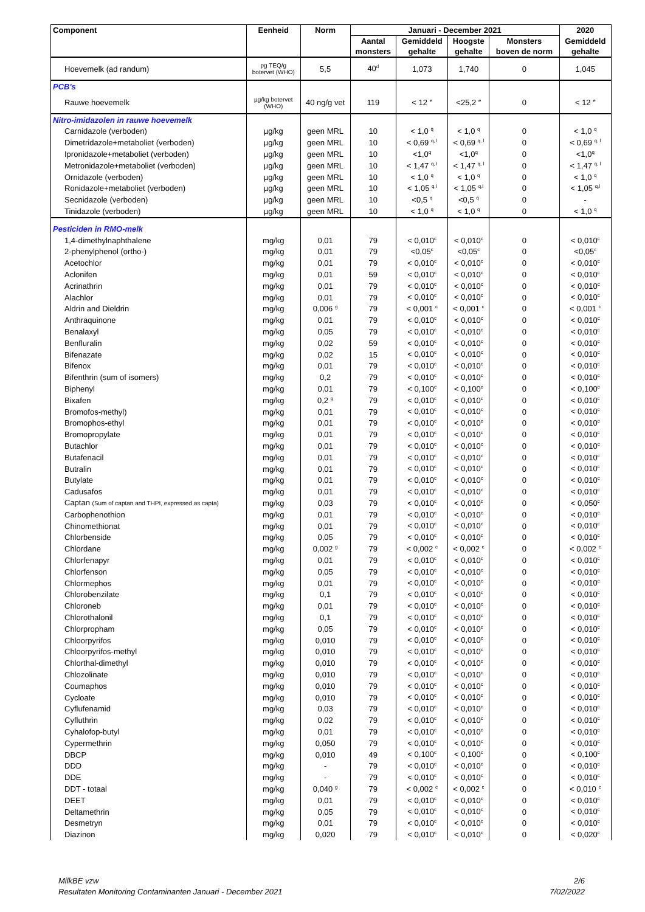| Component | Eenheid | Norm | Januari - December 2021 | | | | 2020 |
| --- | --- | --- | --- | --- | --- | --- | --- |
| | | | Aantal | Gemiddeld | Hoogste | Monsters | Gemiddeld |
| | | | monsters | gehalte | gehalte | boven de norm | gehalte |
| Hoevemelk (ad randum) | pg TEQ/g botervet (WHO) | 5,5 | 40<sup>d</sup> | 1,073 | 1,740 | 0 | 1,045 |
| PCB's | | | | | | | |
| Rauwe hoevemelk | µg/kg botervet (WHO) | 40 ng/g vet | 119 | < 12 <sup>e</sup> | <25,2 <sup>e</sup> | 0 | < 12 <sup>e</sup> |
| Nitro-imidazolen in rauwe hoevemelk | | | | | | | |
| Carnidazole (verboden) | µg/kg | geen MRL | 10 | < 1,0 <sup>q</sup> | < 1,0 <sup>q</sup> | 0 | < 1,0 <sup>q</sup> |
| Dimetridazole+metaboliet (verboden) | µg/kg | geen MRL | 10 | < 0,69 <sup>q, l</sup> | < 0,69 <sup>q, l</sup> | 0 | < 0,69 <sup>q, l</sup> |
| Ipronidazole+metaboliet (verboden) | µg/kg | geen MRL | 10 | <1,0<sup>q</sup> | <1,0<sup>q</sup> | 0 | <1,0<sup>q</sup> |
| Metronidazole+metaboliet (verboden) | µg/kg | geen MRL | 10 | < 1,47 <sup>q, l</sup> | < 1,47 <sup>q, l</sup> | 0 | < 1,47 <sup>q, l</sup> |
| Ornidazole (verboden) | µg/kg | geen MRL | 10 | < 1,0 <sup>q</sup> | < 1,0 <sup>q</sup> | 0 | < 1,0 <sup>q</sup> |
| Ronidazole+metaboliet (verboden) | µg/kg | geen MRL | 10 | < 1,05 <sup>q,l</sup> | < 1,05 <sup>q,l</sup> | 0 | < 1,05 <sup>q,l</sup> |
| Secnidazole (verboden) | µg/kg | geen MRL | 10 | <0,5 <sup>q</sup> | <0,5 <sup>q</sup> | 0 | - |
| Tinidazole (verboden) | µg/kg | geen MRL | 10 | < 1,0 <sup>q</sup> | < 1,0 <sup>q</sup> | 0 | < 1,0 <sup>q</sup> |
| Pesticiden in RMO-melk | | | | | | | |
| 1,4-dimethylnaphthalene | mg/kg | 0,01 | 79 | < 0,010<sup>c</sup> | < 0,010<sup>c</sup> | 0 | < 0,010<sup>c</sup> |
| 2-phenylphenol (ortho-) | mg/kg | 0,01 | 79 | <0,05<sup>c</sup> | <0,05<sup>c</sup> | 0 | <0,05<sup>c</sup> |
| Acetochlor | mg/kg | 0,01 | 79 | < 0,010<sup>c</sup> | < 0,010<sup>c</sup> | 0 | < 0,010<sup>c</sup> |
| Aclonifen | mg/kg | 0,01 | 59 | < 0,010<sup>c</sup> | < 0,010<sup>c</sup> | 0 | < 0,010<sup>c</sup> |
| Acrinathrin | mg/kg | 0,01 | 79 | < 0,010<sup>c</sup> | < 0,010<sup>c</sup> | 0 | < 0,010<sup>c</sup> |
| Alachlor | mg/kg | 0,01 | 79 | < 0,010<sup>c</sup> | < 0,010<sup>c</sup> | 0 | < 0,010<sup>c</sup> |
| Aldrin and Dieldrin | mg/kg | 0,006 <sup>g</sup> | 79 | < 0,001 <sup>c</sup> | < 0,001 <sup>c</sup> | 0 | < 0,001 <sup>c</sup> |
| Anthraquinone | mg/kg | 0,01 | 79 | < 0,010<sup>c</sup> | < 0,010<sup>c</sup> | 0 | < 0,010<sup>c</sup> |
| Benalaxyl | mg/kg | 0,05 | 79 | < 0,010<sup>c</sup> | < 0,010<sup>c</sup> | 0 | < 0,010<sup>c</sup> |
| Benfluralin | mg/kg | 0,02 | 59 | < 0,010<sup>c</sup> | < 0,010<sup>c</sup> | 0 | < 0,010<sup>c</sup> |
| Bifenazate | mg/kg | 0,02 | 15 | < 0,010<sup>c</sup> | < 0,010<sup>c</sup> | 0 | < 0,010<sup>c</sup> |
| Bifenox | mg/kg | 0,01 | 79 | < 0,010<sup>c</sup> | < 0,010<sup>c</sup> | 0 | < 0,010<sup>c</sup> |
| Bifenthrin (sum of isomers) | mg/kg | 0,2 | 79 | < 0,010<sup>c</sup> | < 0,010<sup>c</sup> | 0 | < 0,010<sup>c</sup> |
| Biphenyl | mg/kg | 0,01 | 79 | < 0,100<sup>c</sup> | < 0,100<sup>c</sup> | 0 | < 0,100<sup>c</sup> |
| Bixafen | mg/kg | 0,2 <sup>g</sup> | 79 | < 0,010<sup>c</sup> | < 0,010<sup>c</sup> | 0 | < 0,010<sup>c</sup> |
| Bromofos-methyl) | mg/kg | 0,01 | 79 | < 0,010<sup>c</sup> | < 0,010<sup>c</sup> | 0 | < 0,010<sup>c</sup> |
| Bromophos-ethyl | mg/kg | 0,01 | 79 | < 0,010<sup>c</sup> | < 0,010<sup>c</sup> | 0 | < 0,010<sup>c</sup> |
| Bromopropylate | mg/kg | 0,01 | 79 | < 0,010<sup>c</sup> | < 0,010<sup>c</sup> | 0 | < 0,010<sup>c</sup> |
| Butachlor | mg/kg | 0,01 | 79 | < 0,010<sup>c</sup> | < 0,010<sup>c</sup> | 0 | < 0,010<sup>c</sup> |
| Butafenacil | mg/kg | 0,01 | 79 | < 0,010<sup>c</sup> | < 0,010<sup>c</sup> | 0 | < 0,010<sup>c</sup> |
| Butralin | mg/kg | 0,01 | 79 | < 0,010<sup>c</sup> | < 0,010<sup>c</sup> | 0 | < 0,010<sup>c</sup> |
| Butylate | mg/kg | 0,01 | 79 | < 0,010<sup>c</sup> | < 0,010<sup>c</sup> | 0 | < 0,010<sup>c</sup> |
| Cadusafos | mg/kg | 0,01 | 79 | < 0,010<sup>c</sup> | < 0,010<sup>c</sup> | 0 | < 0,010<sup>c</sup> |
| Captan (Sum of captan and THPI, expressed as capta) | mg/kg | 0,03 | 79 | < 0,010<sup>c</sup> | < 0,010<sup>c</sup> | 0 | < 0,050<sup>c</sup> |
| Carbophenothion | mg/kg | 0,01 | 79 | < 0,010<sup>c</sup> | < 0,010<sup>c</sup> | 0 | < 0,010<sup>c</sup> |
| Chinomethionat | mg/kg | 0,01 | 79 | < 0,010<sup>c</sup> | < 0,010<sup>c</sup> | 0 | < 0,010<sup>c</sup> |
| Chlorbenside | mg/kg | 0,05 | 79 | < 0,010<sup>c</sup> | < 0,010<sup>c</sup> | 0 | < 0,010<sup>c</sup> |
| Chlordane | mg/kg | 0,002 <sup>g</sup> | 79 | < 0,002 <sup>c</sup> | < 0,002 <sup>c</sup> | 0 | < 0,002 <sup>c</sup> |
| Chlorfenapyr | mg/kg | 0,01 | 79 | < 0,010<sup>c</sup> | < 0,010<sup>c</sup> | 0 | < 0,010<sup>c</sup> |
| Chlorfenson | mg/kg | 0,05 | 79 | < 0,010<sup>c</sup> | < 0,010<sup>c</sup> | 0 | < 0,010<sup>c</sup> |
| Chlormephos | mg/kg | 0,01 | 79 | < 0,010<sup>c</sup> | < 0,010<sup>c</sup> | 0 | < 0,010<sup>c</sup> |
| Chlorobenzilate | mg/kg | 0,1 | 79 | < 0,010<sup>c</sup> | < 0,010<sup>c</sup> | 0 | < 0,010<sup>c</sup> |
| Chloroneb | mg/kg | 0,01 | 79 | < 0,010<sup>c</sup> | < 0,010<sup>c</sup> | 0 | < 0,010<sup>c</sup> |
| Chlorothalonil | mg/kg | 0,1 | 79 | < 0,010<sup>c</sup> | < 0,010<sup>c</sup> | 0 | < 0,010<sup>c</sup> |
| Chlorpropham | mg/kg | 0,05 | 79 | < 0,010<sup>c</sup> | < 0,010<sup>c</sup> | 0 | < 0,010<sup>c</sup> |
| Chloorpyrifos | mg/kg | 0,010 | 79 | < 0,010<sup>c</sup> | < 0,010<sup>c</sup> | 0 | < 0,010<sup>c</sup> |
| Chloorpyrifos-methyl | mg/kg | 0,010 | 79 | < 0,010<sup>c</sup> | < 0,010<sup>c</sup> | 0 | < 0,010<sup>c</sup> |
| Chlorthal-dimethyl | mg/kg | 0,010 | 79 | < 0,010<sup>c</sup> | < 0,010<sup>c</sup> | 0 | < 0,010<sup>c</sup> |
| Chlozolinate | mg/kg | 0,010 | 79 | < 0,010<sup>c</sup> | < 0,010<sup>c</sup> | 0 | < 0,010<sup>c</sup> |
| Coumaphos | mg/kg | 0,010 | 79 | < 0,010<sup>c</sup> | < 0,010<sup>c</sup> | 0 | < 0,010<sup>c</sup> |
| Cycloate | mg/kg | 0,010 | 79 | < 0,010<sup>c</sup> | < 0,010<sup>c</sup> | 0 | < 0,010<sup>c</sup> |
| Cyflufenamid | mg/kg | 0,03 | 79 | < 0,010<sup>c</sup> | < 0,010<sup>c</sup> | 0 | < 0,010<sup>c</sup> |
| Cyfluthrin | mg/kg | 0,02 | 79 | < 0,010<sup>c</sup> | < 0,010<sup>c</sup> | 0 | < 0,010<sup>c</sup> |
| Cyhalofop-butyl | mg/kg | 0,01 | 79 | < 0,010<sup>c</sup> | < 0,010<sup>c</sup> | 0 | < 0,010<sup>c</sup> |
| Cypermethrin | mg/kg | 0,050 | 79 | < 0,010<sup>c</sup> | < 0,010<sup>c</sup> | 0 | < 0,010<sup>c</sup> |
| DBCP | mg/kg | 0,010 | 49 | < 0,100<sup>c</sup> | < 0,100<sup>c</sup> | 0 | < 0,100<sup>c</sup> |
| DDD | mg/kg | - | 79 | < 0,010<sup>c</sup> | < 0,010<sup>c</sup> | 0 | < 0,010<sup>c</sup> |
| DDE | mg/kg | - | 79 | < 0,010<sup>c</sup> | < 0,010<sup>c</sup> | 0 | < 0,010<sup>c</sup> |
| DDT - totaal | mg/kg | 0,040 <sup>g</sup> | 79 | < 0,002 <sup>c</sup> | < 0,002 <sup>c</sup> | 0 | < 0,010 <sup>c</sup> |
| DEET | mg/kg | 0,01 | 79 | < 0,010<sup>c</sup> | < 0,010<sup>c</sup> | 0 | < 0,010<sup>c</sup> |
| Deltamethrin | mg/kg | 0,05 | 79 | < 0,010<sup>c</sup> | < 0,010<sup>c</sup> | 0 | < 0,010<sup>c</sup> |
| Desmetryn | mg/kg | 0,01 | 79 | < 0,010<sup>c</sup> | < 0,010<sup>c</sup> | 0 | < 0,010<sup>c</sup> |
| Diazinon | mg/kg | 0,020 | 79 | < 0,010<sup>c</sup> | < 0,010<sup>c</sup> | 0 | < 0,020<sup>c</sup> |
MilkBE vzw
Resultaten Monitoring Contaminanten Januari - December 2021
2/6
7/02/2022